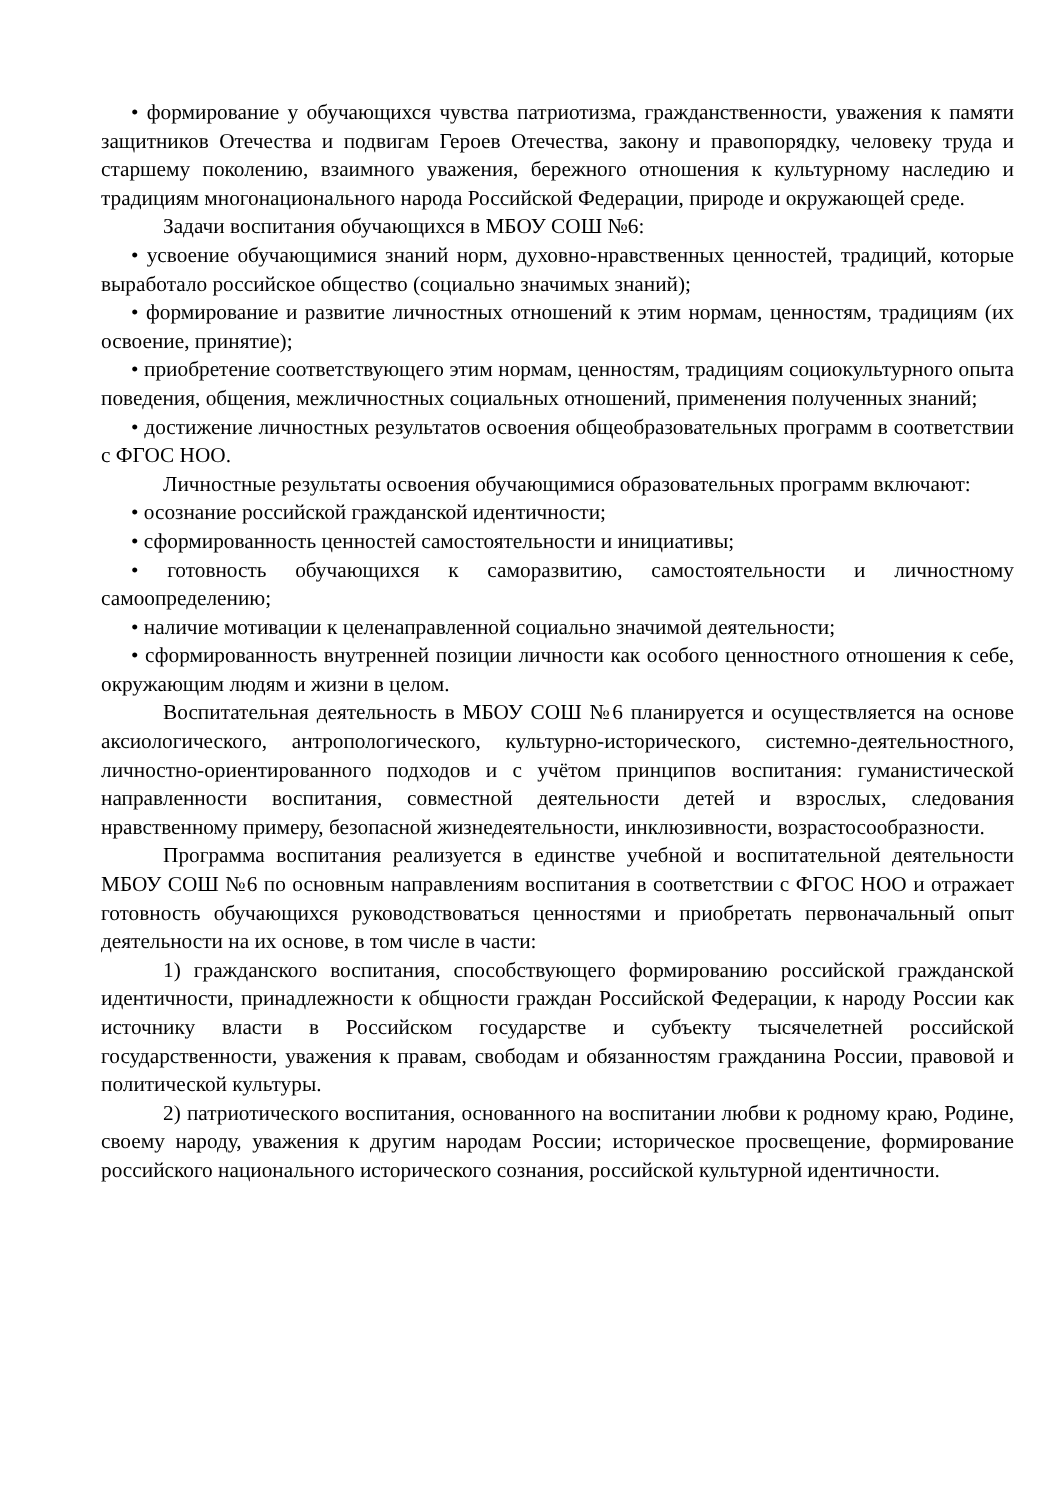• формирование у обучающихся чувства патриотизма, гражданственности, уважения к памяти защитников Отечества и подвигам Героев Отечества, закону и правопорядку, человеку труда и старшему поколению, взаимного уважения, бережного отношения к культурному наследию и традициям многонационального народа Российской Федерации, природе и окружающей среде.
Задачи воспитания обучающихся в МБОУ СОШ №6:
• усвоение обучающимися знаний норм, духовно-нравственных ценностей, традиций, которые выработало российское общество (социально значимых знаний);
• формирование и развитие личностных отношений к этим нормам, ценностям, традициям (их освоение, принятие);
• приобретение соответствующего этим нормам, ценностям, традициям социокультурного опыта поведения, общения, межличностных социальных отношений, применения полученных знаний;
• достижение личностных результатов освоения общеобразовательных программ в соответствии с ФГОС НОО.
Личностные результаты освоения обучающимися образовательных программ включают:
• осознание российской гражданской идентичности;
• сформированность ценностей самостоятельности и инициативы;
• готовность обучающихся к саморазвитию, самостоятельности и личностному самоопределению;
• наличие мотивации к целенаправленной социально значимой деятельности;
• сформированность внутренней позиции личности как особого ценностного отношения к себе, окружающим людям и жизни в целом.
Воспитательная деятельность в МБОУ СОШ №6 планируется и осуществляется на основе аксиологического, антропологического, культурно-исторического, системно-деятельностного, личностно-ориентированного подходов и с учётом принципов воспитания: гуманистической направленности воспитания, совместной деятельности детей и взрослых, следования нравственному примеру, безопасной жизнедеятельности, инклюзивности, возрастосообразности.
Программа воспитания реализуется в единстве учебной и воспитательной деятельности МБОУ СОШ №6 по основным направлениям воспитания в соответствии с ФГОС НОО и отражает готовность обучающихся руководствоваться ценностями и приобретать первоначальный опыт деятельности на их основе, в том числе в части:
1) гражданского воспитания, способствующего формированию российской гражданской идентичности, принадлежности к общности граждан Российской Федерации, к народу России как источнику власти в Российском государстве и субъекту тысячелетней российской государственности, уважения к правам, свободам и обязанностям гражданина России, правовой и политической культуры.
2) патриотического воспитания, основанного на воспитании любви к родному краю, Родине, своему народу, уважения к другим народам России; историческое просвещение, формирование российского национального исторического сознания, российской культурной идентичности.